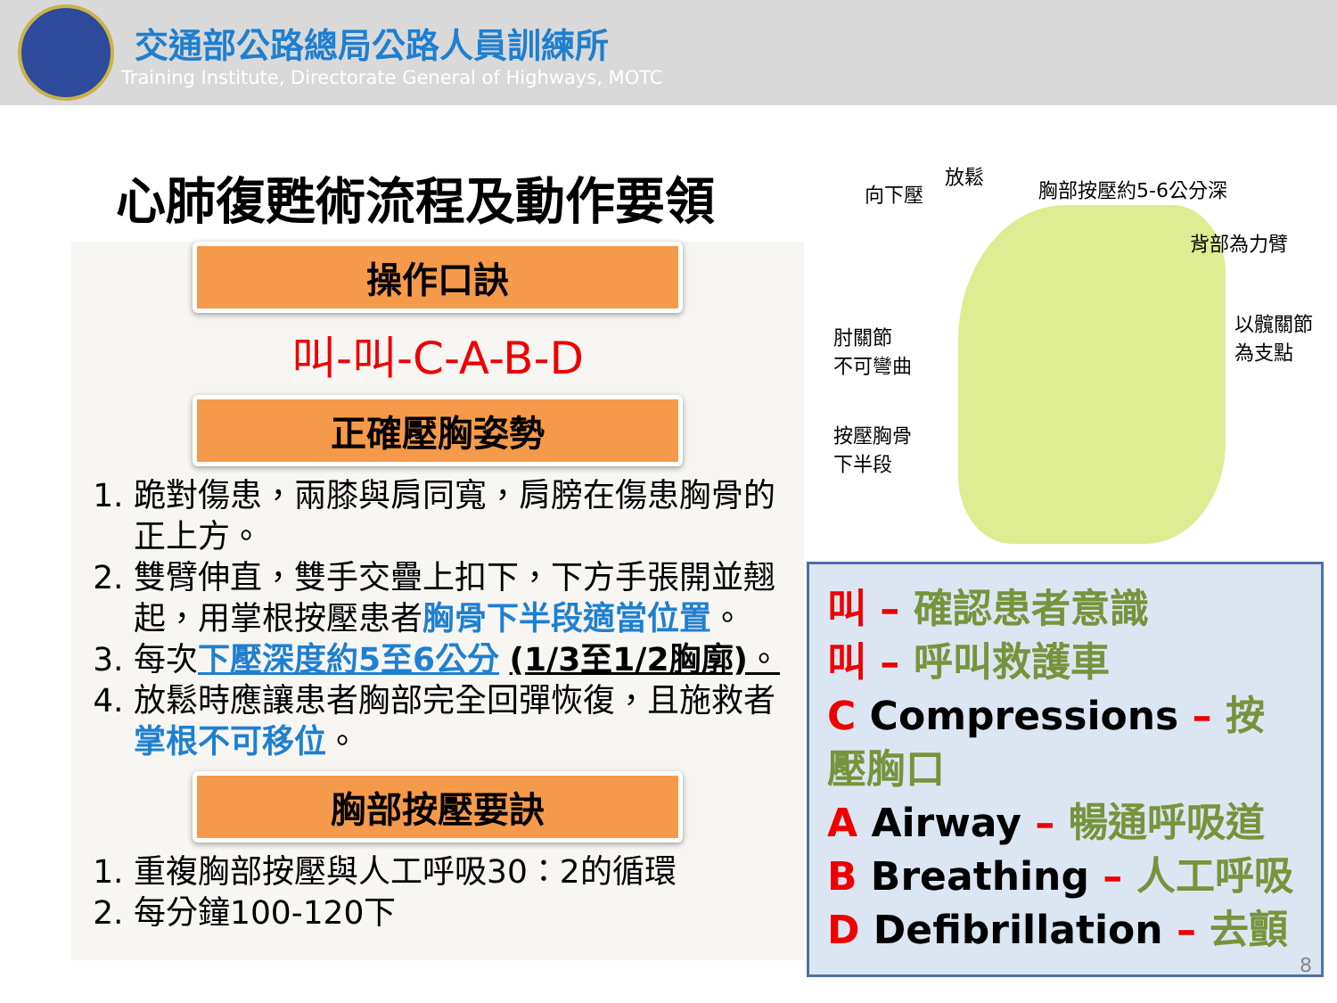交通部公路總局公路人員訓練所
Training Institute, Directorate General of Highways, MOTC
心肺復甦術流程及動作要領
操作口訣
叫-叫-C-A-B-D
正確壓胸姿勢
1. 跪對傷患，兩膝與肩同寬，肩膀在傷患胸骨的正上方。
2. 雙臂伸直，雙手交疊上扣下，下方手張開並翹起，用掌根按壓患者胸骨下半段適當位置。
3. 每次下壓深度約5至6公分 (1/3至1/2胸廓)。
4. 放鬆時應讓患者胸部完全回彈恢復，且施救者掌根不可移位。
胸部按壓要訣
1. 重複胸部按壓與人工呼吸30：2的循環
2. 每分鐘100-120下
放鬆
向下壓 胸部按壓約5-6公分深
背部為力臂
肘關節
不可彎曲
以髖關節
為支點
按壓胸骨
下半段
叫 – 確認患者意識
叫 – 呼叫救護車
C Compressions – 按壓胸口
A Airway – 暢通呼吸道
B Breathing – 人工呼吸
D Defibrillation – 去顫
8